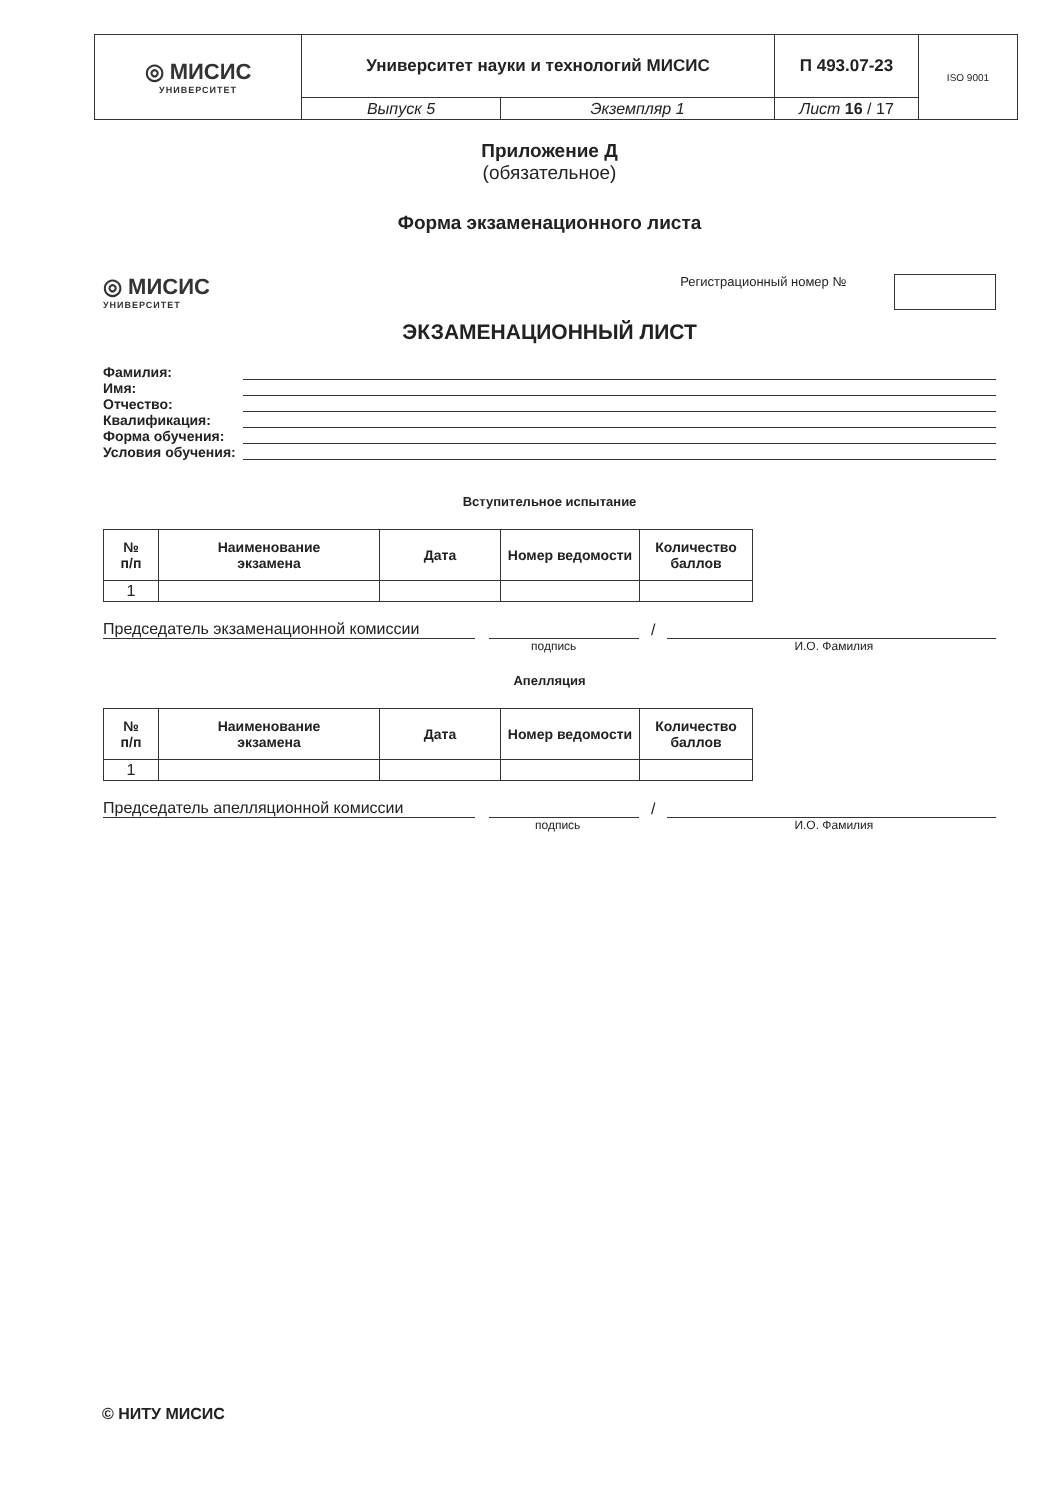| ◎ МИСИС УНИВЕРСИТЕТ | Университет науки и технологий МИСИС | | П 493.07-23 | ISO 9001 |
| | Выпуск 5 | Экземпляр 1 | Лист 16 / 17 | |
Приложение Д
(обязательное)
Форма экзаменационного листа
◎ МИСИС
УНИВЕРСИТЕТ
Регистрационный номер №
ЭКЗАМЕНАЦИОННЫЙ ЛИСТ
Фамилия:
Имя:
Отчество:
Квалификация:
Форма обучения:
Условия обучения:
Вступительное испытание
| № п/п | Наименование экзамена | Дата | Номер ведомости | Количество баллов |
| --- | --- | --- | --- | --- |
| 1 | | | | |
Председатель экзаменационной комиссии /
подпись И.О. Фамилия
Апелляция
| № п/п | Наименование экзамена | Дата | Номер ведомости | Количество баллов |
| --- | --- | --- | --- | --- |
| 1 | | | | |
Председатель апелляционной комиссии /
подпись И.О. Фамилия
© НИТУ МИСИС